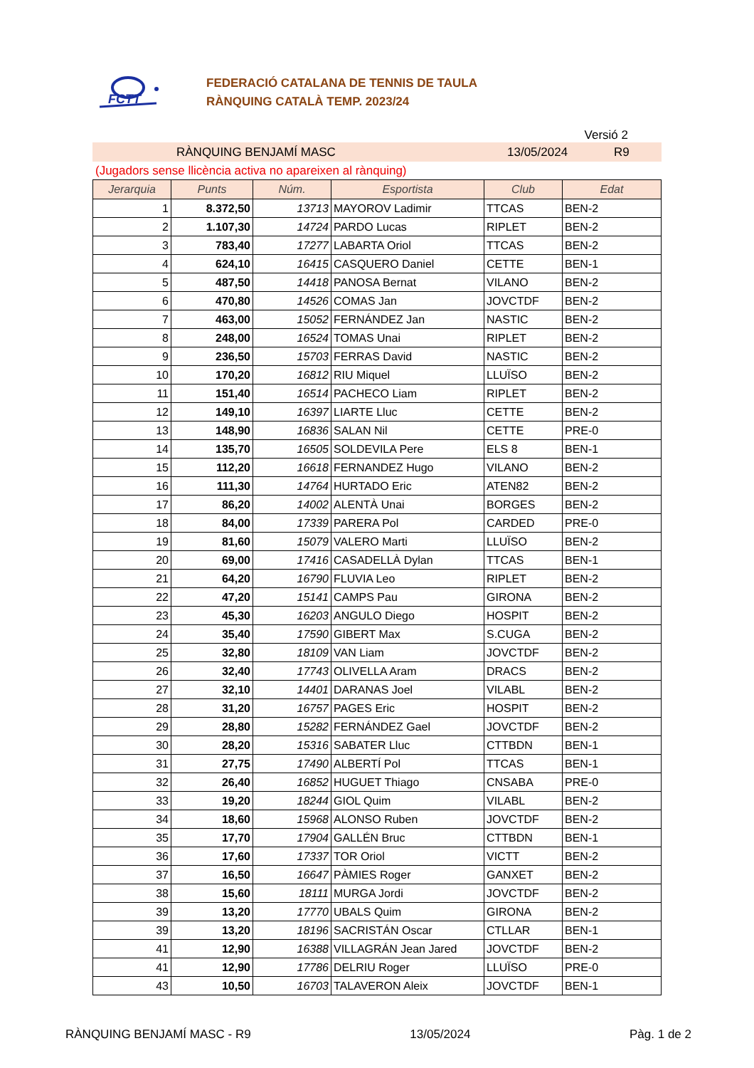FCTT
FEDERACIÓ CATALANA DE TENNIS DE TAULA
RÀNQUING CATALÀ TEMP. 2023/24
Versió 2
RÀNQUING BENJAMÍ MASC 13/05/2024 R9
(Jugadors sense llicència activa no apareixen al rànquing)
| Jerarquia | Punts | Núm. | Esportista | Club | Edat |
| --- | --- | --- | --- | --- | --- |
| 1 | 8.372,50 | 13713 | MAYOROV Ladimir | TTCAS | BEN-2 |
| 2 | 1.107,30 | 14724 | PARDO Lucas | RIPLET | BEN-2 |
| 3 | 783,40 | 17277 | LABARTA Oriol | TTCAS | BEN-2 |
| 4 | 624,10 | 16415 | CASQUERO Daniel | CETTE | BEN-1 |
| 5 | 487,50 | 14418 | PANOSA Bernat | VILANO | BEN-2 |
| 6 | 470,80 | 14526 | COMAS Jan | JOVCTDF | BEN-2 |
| 7 | 463,00 | 15052 | FERNÁNDEZ Jan | NASTIC | BEN-2 |
| 8 | 248,00 | 16524 | TOMAS Unai | RIPLET | BEN-2 |
| 9 | 236,50 | 15703 | FERRAS David | NASTIC | BEN-2 |
| 10 | 170,20 | 16812 | RIU Miquel | LLUÏSO | BEN-2 |
| 11 | 151,40 | 16514 | PACHECO Liam | RIPLET | BEN-2 |
| 12 | 149,10 | 16397 | LIARTE Lluc | CETTE | BEN-2 |
| 13 | 148,90 | 16836 | SALAN Nil | CETTE | PRE-0 |
| 14 | 135,70 | 16505 | SOLDEVILA Pere | ELS 8 | BEN-1 |
| 15 | 112,20 | 16618 | FERNANDEZ Hugo | VILANO | BEN-2 |
| 16 | 111,30 | 14764 | HURTADO Eric | ATEN82 | BEN-2 |
| 17 | 86,20 | 14002 | ALENTÀ Unai | BORGES | BEN-2 |
| 18 | 84,00 | 17339 | PARERA Pol | CARDED | PRE-0 |
| 19 | 81,60 | 15079 | VALERO Marti | LLUÏSO | BEN-2 |
| 20 | 69,00 | 17416 | CASADELLÀ Dylan | TTCAS | BEN-1 |
| 21 | 64,20 | 16790 | FLUVIA Leo | RIPLET | BEN-2 |
| 22 | 47,20 | 15141 | CAMPS Pau | GIRONA | BEN-2 |
| 23 | 45,30 | 16203 | ANGULO Diego | HOSPIT | BEN-2 |
| 24 | 35,40 | 17590 | GIBERT Max | S.CUGA | BEN-2 |
| 25 | 32,80 | 18109 | VAN Liam | JOVCTDF | BEN-2 |
| 26 | 32,40 | 17743 | OLIVELLA Aram | DRACS | BEN-2 |
| 27 | 32,10 | 14401 | DARANAS Joel | VILABL | BEN-2 |
| 28 | 31,20 | 16757 | PAGES Eric | HOSPIT | BEN-2 |
| 29 | 28,80 | 15282 | FERNÁNDEZ Gael | JOVCTDF | BEN-2 |
| 30 | 28,20 | 15316 | SABATER Lluc | CTTBDN | BEN-1 |
| 31 | 27,75 | 17490 | ALBERTÍ Pol | TTCAS | BEN-1 |
| 32 | 26,40 | 16852 | HUGUET Thiago | CNSABA | PRE-0 |
| 33 | 19,20 | 18244 | GIOL Quim | VILABL | BEN-2 |
| 34 | 18,60 | 15968 | ALONSO Ruben | JOVCTDF | BEN-2 |
| 35 | 17,70 | 17904 | GALLÉN Bruc | CTTBDN | BEN-1 |
| 36 | 17,60 | 17337 | TOR Oriol | VICTT | BEN-2 |
| 37 | 16,50 | 16647 | PÀMIES Roger | GANXET | BEN-2 |
| 38 | 15,60 | 18111 | MURGA Jordi | JOVCTDF | BEN-2 |
| 39 | 13,20 | 17770 | UBALS Quim | GIRONA | BEN-2 |
| 39 | 13,20 | 18196 | SACRISTÁN Oscar | CTLLAR | BEN-1 |
| 41 | 12,90 | 16388 | VILLAGRÁN Jean Jared | JOVCTDF | BEN-2 |
| 41 | 12,90 | 17786 | DELRIU Roger | LLUÏSO | PRE-0 |
| 43 | 10,50 | 16703 | TALAVERON Aleix | JOVCTDF | BEN-1 |
RÀNQUING BENJAMÍ MASC - R9 13/05/2024 Pàg. 1 de 2